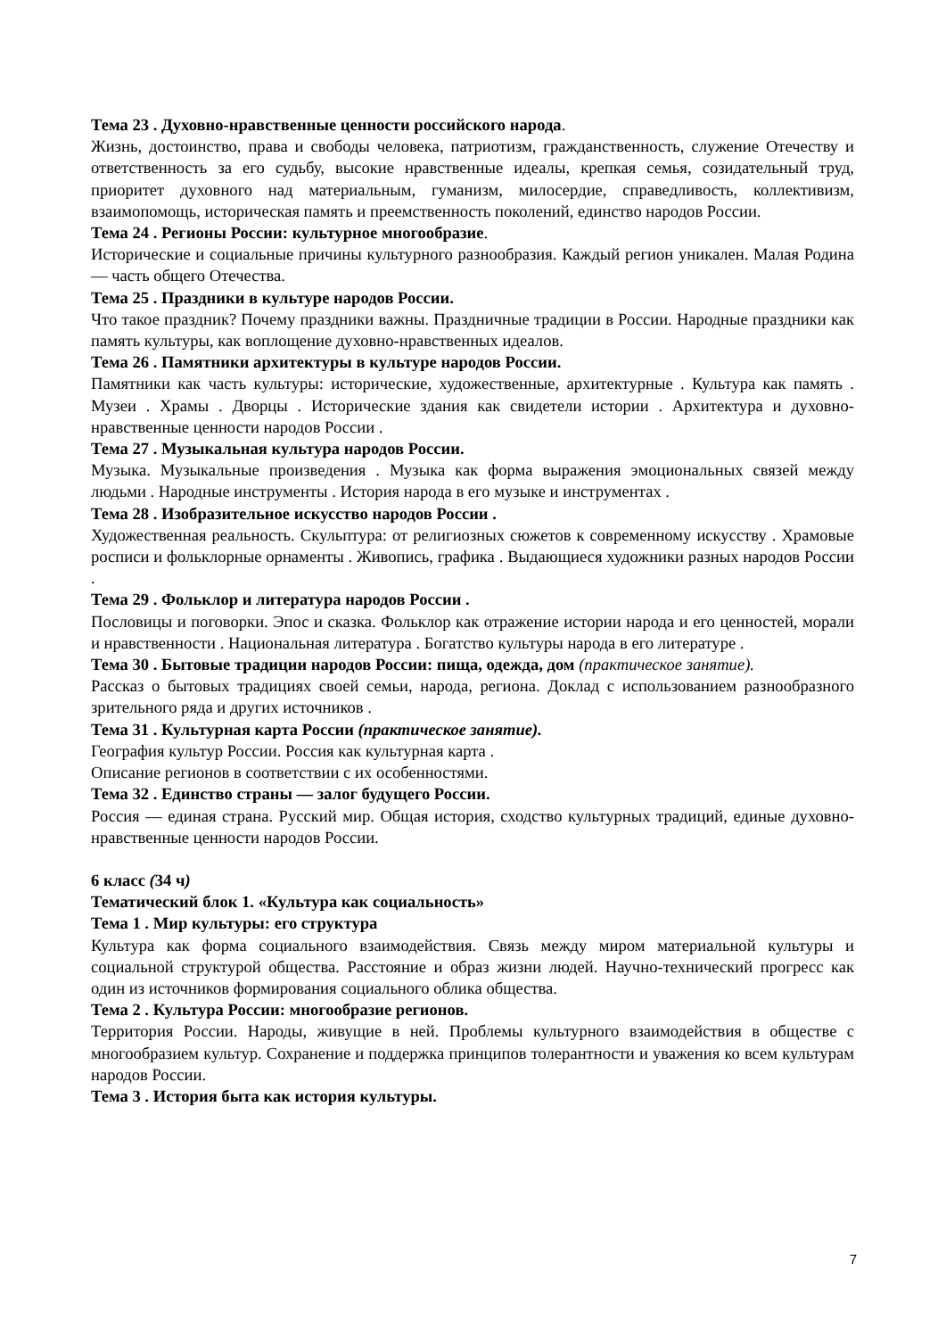Тема 23 . Духовно-нравственные ценности российского народа.
Жизнь, достоинство, права и свободы человека, патриотизм, гражданственность, служение Отечеству и ответственность за его судьбу, высокие нравственные идеалы, крепкая семья, созидательный труд, приоритет духовного над материальным, гуманизм, милосердие, справедливость, коллективизм, взаимопомощь, историческая память и преемственность поколений, единство народов России.
Тема 24 . Регионы России: культурное многообразие.
Исторические и социальные причины культурного разнообразия. Каждый регион уникален. Малая Родина — часть общего Отечества.
Тема 25 . Праздники в культуре народов России.
Что такое праздник? Почему праздники важны. Праздничные традиции в России. Народные праздники как память культуры, как воплощение духовно-нравственных идеалов.
Тема 26 . Памятники архитектуры в культуре народов России.
Памятники как часть культуры: исторические, художественные, архитектурные . Культура как память . Музеи . Храмы . Дворцы . Исторические здания как свидетели истории . Архитектура и духовно-нравственные ценности народов России .
Тема 27 . Музыкальная культура народов России.
Музыка. Музыкальные произведения . Музыка как форма выражения эмоциональных связей между людьми . Народные инструменты . История народа в его музыке и инструментах .
Тема 28 . Изобразительное искусство народов России .
Художественная реальность. Скульптура: от религиозных сюжетов к современному искусству . Храмовые росписи и фольклорные орнаменты . Живопись, графика . Выдающиеся художники разных народов России .
Тема 29 . Фольклор и литература народов России .
Пословицы и поговорки. Эпос и сказка. Фольклор как отражение истории народа и его ценностей, морали и нравственности . Национальная литература . Богатство культуры народа в его литературе .
Тема 30 . Бытовые традиции народов России: пища, одежда, дом (практическое занятие).
Рассказ о бытовых традициях своей семьи, народа, региона. Доклад с использованием разнообразного зрительного ряда и других источников .
Тема 31 . Культурная карта России (практическое занятие).
География культур России. Россия как культурная карта .
Описание регионов в соответствии с их особенностями.
Тема 32 . Единство страны — залог будущего России.
Россия — единая страна. Русский мир. Общая история, сходство культурных традиций, единые духовно-нравственные ценности народов России.
6 класс (34 ч)
Тематический блок 1. «Культура как социальность»
Тема 1 . Мир культуры: его структура
Культура как форма социального взаимодействия. Связь между миром материальной культуры и социальной структурой общества. Расстояние и образ жизни людей. Научно-технический прогресс как один из источников формирования социального облика общества.
Тема 2 . Культура России: многообразие регионов.
Территория России. Народы, живущие в ней. Проблемы культурного взаимодействия в обществе с многообразием культур. Сохранение и поддержка принципов толерантности и уважения ко всем культурам народов России.
Тема 3 . История быта как история культуры.
7